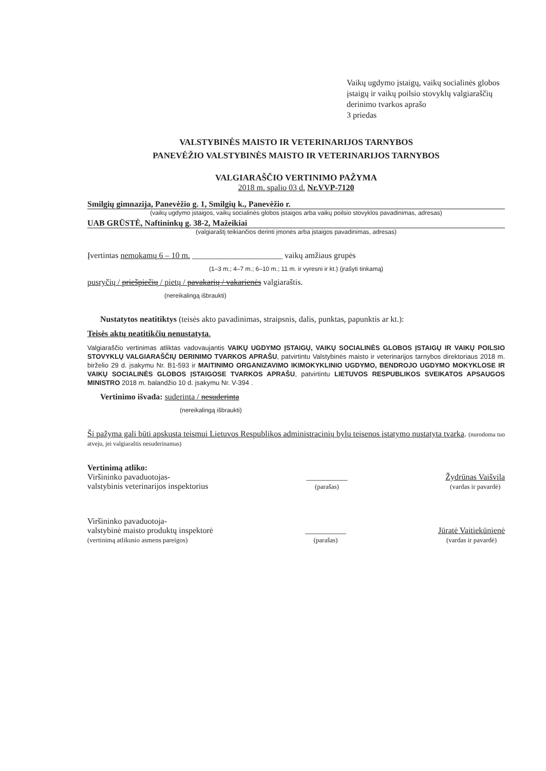Vaikų ugdymo įstaigų, vaikų socialinės globos įstaigų ir vaikų poilsio stovyklų valgiaraščių derinimo tvarkos aprašo
3 priedas
VALSTYBINĖS MAISTO IR VETERINARIJOS TARNYBOS
PANEVĖŽIO VALSTYBINĖS MAISTO IR VETERINARIJOS TARNYBOS
VALGIARAŠČIO VERTINIMO PAŽYMA
2018 m. spalio 03 d. Nr.VVP-7120
Smilgių gimnazija, Panevėžio g. 1, Smilgių k., Panevėžio r.
(vaikų ugdymo įstaigos, vaikų socialinės globos įstaigos arba vaikų poilsio stovyklos pavadinimas, adresas)
UAB GRŪSTĖ, Naftininkų g. 38-2, Mažeikiai
(valgiaraštį teikiančios derinti įmonės arba įstaigos pavadinimas, adresas)
Įvertintas nemokamų 6 – 10 m. ______________________ vaikų amžiaus grupės
(1–3 m.; 4–7 m.; 6–10 m.; 11 m. ir vyresni ir kt.) (įrašyti tinkamą)
pusryčių / priešpiečių / pietų / pavakarių / vakarienės valgiaraštis.
(nereikalingą išbraukti)
Nustatytos neatitiktys (teisės akto pavadinimas, straipsnis, dalis, punktas, papunktis ar kt.):
Teisės aktų neatitikčių nenustatyta.
Valgiaraščio vertinimas atliktas vadovaujantis VAIKŲ UGDYMO ĮSTAIGŲ, VAIKŲ SOCIALINĖS GLOBOS ĮSTAIGŲ IR VAIKŲ POILSIO STOVYKLŲ VALGIARAŠČIŲ DERINIMO TVARKOS APRAŠU, patvirtintu Valstybinės maisto ir veterinarijos tarnybos direktoriaus 2018 m. birželio 29 d. įsakymu Nr. B1-593 ir MAITINIMO ORGANIZAVIMO IKIMOKYKLINIO UGDYMO, BENDROJO UGDYMO MOKYKLOSE IR VAIKŲ SOCIALINĖS GLOBOS ĮSTAIGOSE TVARKOS APRAŠU, patvirtintu LIETUVOS RESPUBLIKOS SVEIKATOS APSAUGOS MINISTRO 2018 m. balandžio 10 d. įsakymu Nr. V-394 .
Vertinimo išvada: suderinta / nesuderinta
(nereikalingą išbraukti)
Ši pažyma gali būti apskųsta teismui Lietuvos Respublikos administracinių bylų teisenos įstatymo nustatyta tvarka. (nurodoma tuo atveju, jei valgiaraštis nesuderinamas)
Vertinimą atliko:
Viršininko pavaduotojas-
valstybinis veterinarijos inspektorius
__________
(parašas)
Žydrūnas Vaišvila
(vardas ir pavardė)
Viršininko pavaduotoja-
valstybinė maisto produktų inspektorė
(vertinimą atlikusio asmens pareigos)
__________
(parašas)
Jūratė Vaitiekūnienė
(vardas ir pavardė)